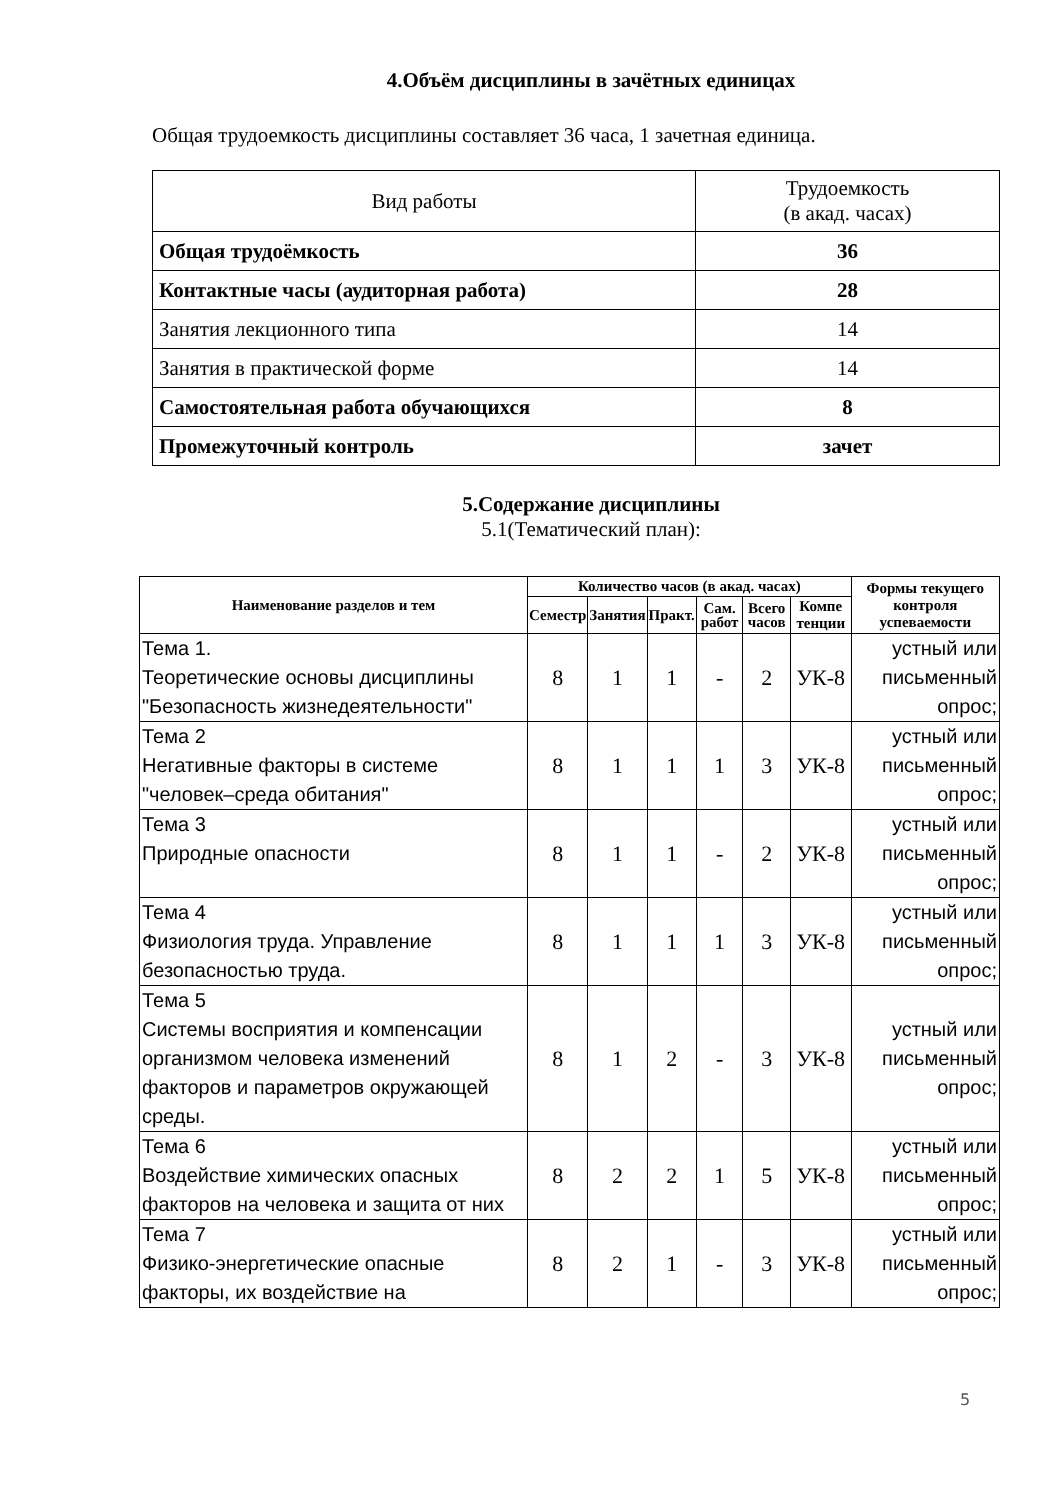4.Объём дисциплины в зачётных единицах
Общая трудоемкость дисциплины составляет 36 часа, 1 зачетная единица.
| Вид работы | Трудоемкость (в акад. часах) |
| Общая трудоёмкость | 36 |
| Контактные часы (аудиторная работа) | 28 |
| Занятия лекционного типа | 14 |
| Занятия в практической форме | 14 |
| Самостоятельная работа обучающихся | 8 |
| Промежуточный контроль | зачет |
5.Содержание дисциплины
5.1(Тематический план):
| Наименование разделов и тем | Количество часов (в акад. часах) | | | | | | Формы текущего контроля успеваемости |
| --- | --- | --- | --- | --- | --- | --- | --- |
| | Семестр | Занятия | Практ. | Сам. работ | Всего часов | Компе тенции | |
| Тема 1. Теоретические основы дисциплины "Безопасность жизнедеятельности" | 8 | 1 | 1 | - | 2 | УК-8 | устный или письменный опрос; |
| Тема 2 Негативные факторы в системе "человек–среда обитания" | 8 | 1 | 1 | 1 | 3 | УК-8 | устный или письменный опрос; |
| Тема 3 Природные опасности | 8 | 1 | 1 | - | 2 | УК-8 | устный или письменный опрос; |
| Тема 4 Физиология труда. Управление безопасностью труда. | 8 | 1 | 1 | 1 | 3 | УК-8 | устный или письменный опрос; |
| Тема 5 Системы восприятия и компенсации организмом человека изменений факторов и параметров окружающей среды. | 8 | 1 | 2 | - | 3 | УК-8 | устный или письменный опрос; |
| Тема 6 Воздействие химических опасных факторов на человека и защита от них | 8 | 2 | 2 | 1 | 5 | УК-8 | устный или письменный опрос; |
| Тема 7 Физико-энергетические опасные факторы, их воздействие на | 8 | 2 | 1 | - | 3 | УК-8 | устный или письменный опрос; |
5